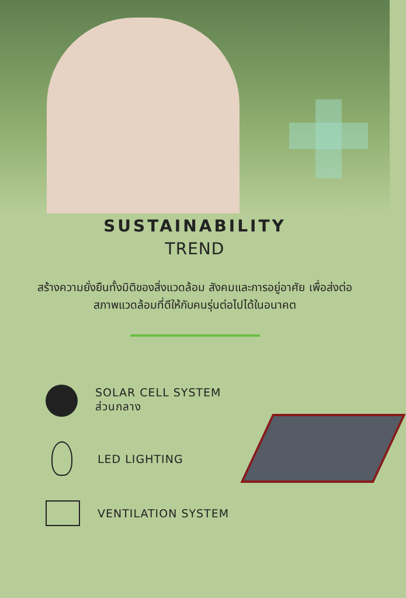SUSTAINABILITY
TREND
สร้างความยั่งยืนทั้งมิติของสิ่งแวดล้อม สังคมและการอยู่อาศัย เพื่อส่งต่อสภาพแวดล้อมที่ดีให้กับคนรุ่นต่อไปได้ในอนาคต
SOLAR CELL SYSTEM
ส่วนกลาง
LED LIGHTING
VENTILATION SYSTEM